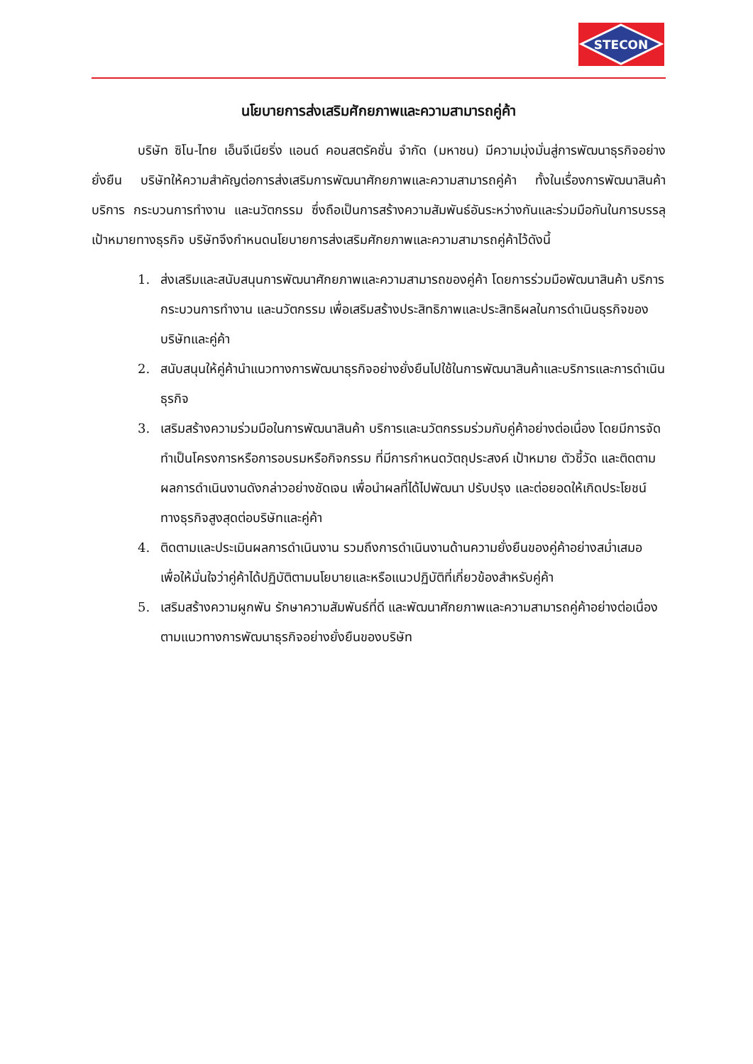STECON
นโยบายการส่งเสริมศักยภาพและความสามารถคู่ค้า
บริษัท ซิโน-ไทย เอ็นจีเนียริ่ง แอนด์ คอนสตรัคชั่น จำกัด (มหาชน) มีความมุ่งมั่นสู่การพัฒนาธุรกิจอย่างยั่งยืน บริษัทให้ความสำคัญต่อการส่งเสริมการพัฒนาศักยภาพและความสามารถคู่ค้า ทั้งในเรื่องการพัฒนาสินค้า บริการ กระบวนการทำงาน และนวัตกรรม ซึ่งถือเป็นการสร้างความสัมพันธ์อันระหว่างกันและร่วมมือกันในการบรรลุเป้าหมายทางธุรกิจ บริษัทจึงกำหนดนโยบายการส่งเสริมศักยภาพและความสามารถคู่ค้าไว้ดังนี้
1. ส่งเสริมและสนับสนุนการพัฒนาศักยภาพและความสามารถของคู่ค้า โดยการร่วมมือพัฒนาสินค้า บริการ กระบวนการทำงาน และนวัตกรรม เพื่อเสริมสร้างประสิทธิภาพและประสิทธิผลในการดำเนินธุรกิจของบริษัทและคู่ค้า
2. สนับสนุนให้คู่ค้านำแนวทางการพัฒนาธุรกิจอย่างยั่งยืนไปใช้ในการพัฒนาสินค้าและบริการและการดำเนินธุรกิจ
3. เสริมสร้างความร่วมมือในการพัฒนาสินค้า บริการและนวัตกรรมร่วมกับคู่ค้าอย่างต่อเนื่อง โดยมีการจัดทำเป็นโครงการหรือการอบรมหรือกิจกรรม ที่มีการกำหนดวัตถุประสงค์ เป้าหมาย ตัวชี้วัด และติดตามผลการดำเนินงานดังกล่าวอย่างชัดเจน เพื่อนำผลที่ได้ไปพัฒนา ปรับปรุง และต่อยอดให้เกิดประโยชน์ทางธุรกิจสูงสุดต่อบริษัทและคู่ค้า
4. ติดตามและประเมินผลการดำเนินงาน รวมถึงการดำเนินงานด้านความยั่งยืนของคู่ค้าอย่างสม่ำเสมอ เพื่อให้มั่นใจว่าคู่ค้าได้ปฏิบัติตามนโยบายและหรือแนวปฏิบัติที่เกี่ยวข้องสำหรับคู่ค้า
5. เสริมสร้างความผูกพัน รักษาความสัมพันธ์ที่ดี และพัฒนาศักยภาพและความสามารถคู่ค้าอย่างต่อเนื่องตามแนวทางการพัฒนาธุรกิจอย่างยั่งยืนของบริษัท